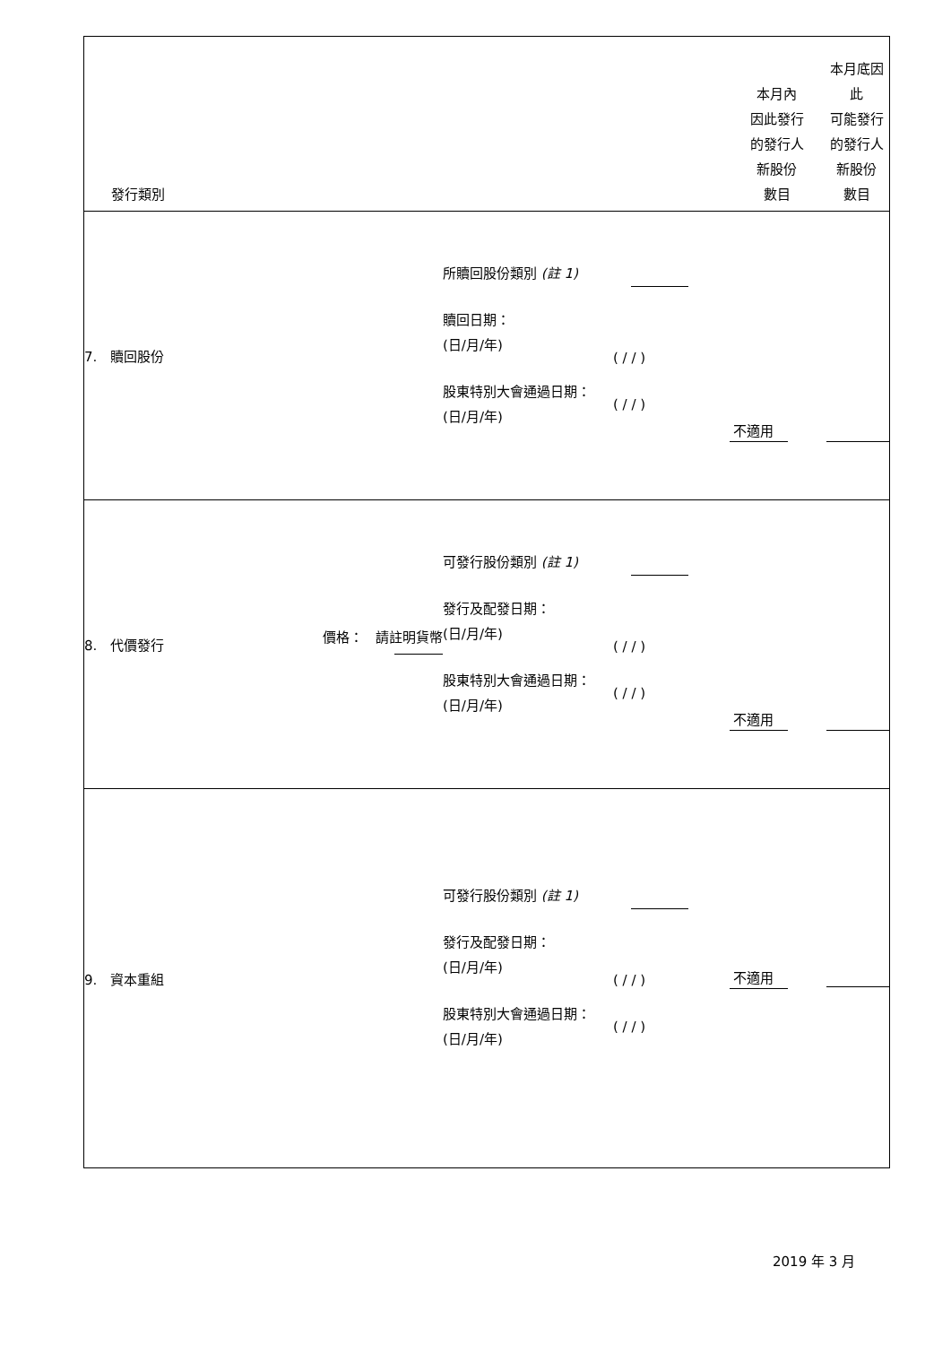| 發行類別 | | | | 本月內 因此發行 的發行人 新股份 數目 | 本月底因此 可能發行 的發行人 新股份 數目 |
| 7. 贖回股份 | | 所贖回股份類別 (註 1) 贖回日期： (日/月/年) 股東特別大會通過日期： (日/月/年) | ( / / ) ( / / ) | 不適用 | |
| 8. 代價發行 | 價格： 請註明貨幣 | 可發行股份類別 (註 1) 發行及配發日期： (日/月/年) 股東特別大會通過日期： (日/月/年) | ( / / ) ( / / ) | 不適用 | |
| 9. 資本重組 | | 可發行股份類別 (註 1) 發行及配發日期： (日/月/年) 股東特別大會通過日期： (日/月/年) | ( / / ) ( / / ) | 不適用 | |
2019 年 3 月